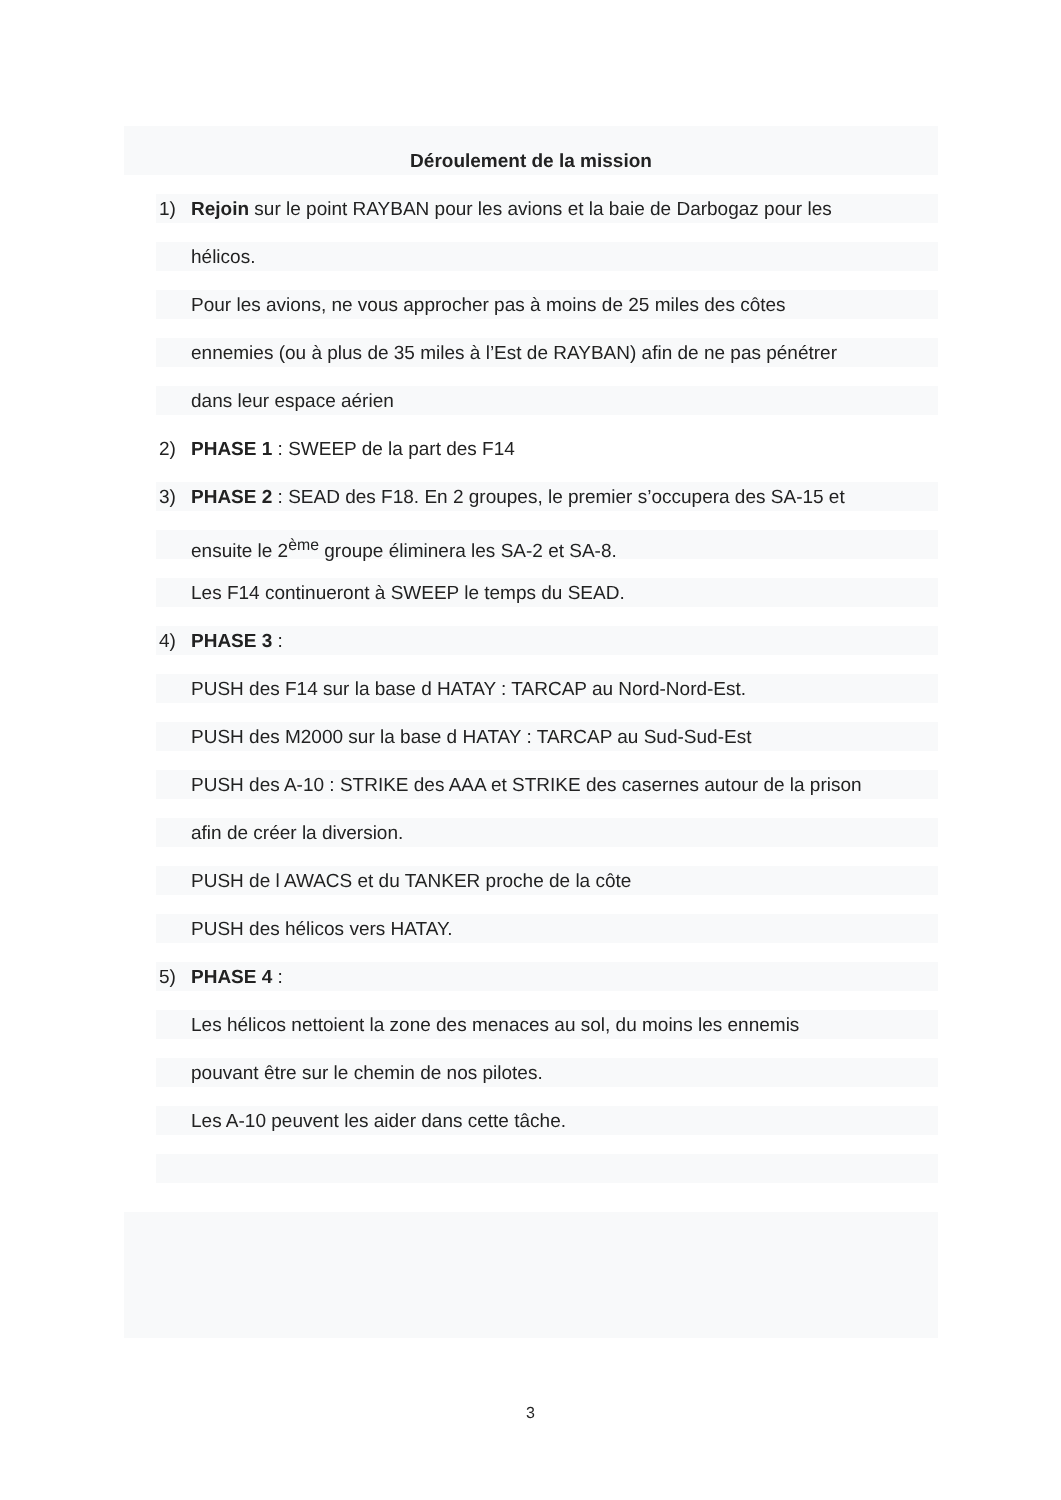Déroulement de la mission
1) Rejoin sur le point RAYBAN pour les avions et la baie de Darbogaz pour les
hélicos.
Pour les avions, ne vous approcher pas à moins de 25 miles des côtes
ennemies (ou à plus de 35 miles à l’Est de RAYBAN) afin de ne pas pénétrer
dans leur espace aérien
2) PHASE 1 : SWEEP de la part des F14
3) PHASE 2 : SEAD des F18. En 2 groupes, le premier s’occupera des SA-15 et
ensuite le 2<sup>ème</sup> groupe éliminera les SA-2 et SA-8.
Les F14 continueront à SWEEP le temps du SEAD.
4) PHASE 3 :
PUSH des F14 sur la base d HATAY : TARCAP au Nord-Nord-Est.
PUSH des M2000 sur la base d HATAY : TARCAP au Sud-Sud-Est
PUSH des A-10 : STRIKE des AAA et STRIKE des casernes autour de la prison
afin de créer la diversion.
PUSH de l AWACS et du TANKER proche de la côte
PUSH des hélicos vers HATAY.
5) PHASE 4 :
Les hélicos nettoient la zone des menaces au sol, du moins les ennemis
pouvant être sur le chemin de nos pilotes.
Les A-10 peuvent les aider dans cette tâche.
3